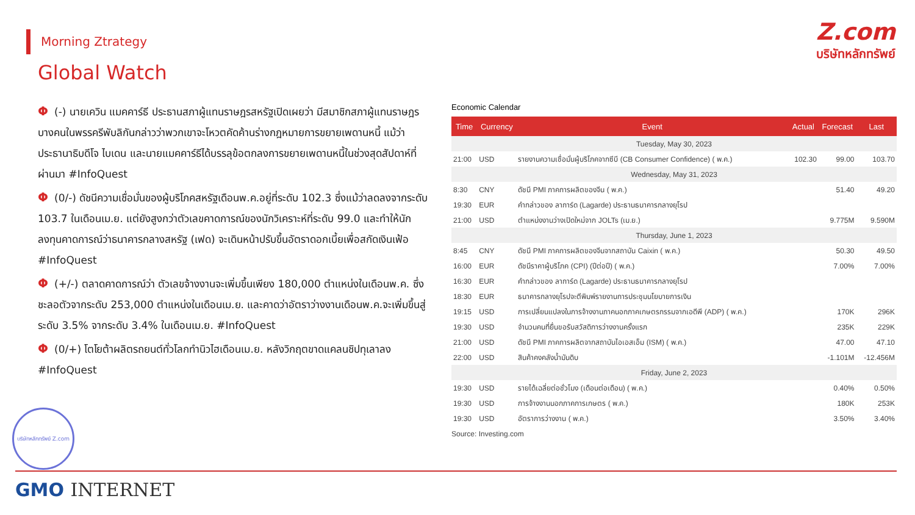Morning Ztrategy
Z.com
บริษัทหลักทรัพย์
Global Watch
Φ (-) นายเควิน แมคคาร์ธี ประธานสภาผู้แทนราษฎรสหรัฐเปิดเผยว่า มีสมาชิกสภาผู้แทนราษฎรบางคนในพรรครีพับลิกันกล่าวว่าพวกเขาจะโหวตคัดค้านร่างกฎหมายการขยายเพดานหนี้ แม้ว่าประธานาธิบดีโจ ไบเดน และนายแมคคาร์ธีได้บรรลุข้อตกลงการขยายเพดานหนี้ในช่วงสุดสัปดาห์ที่ผ่านมา #InfoQuest
Φ (0/-) ดัชนีความเชื่อมั่นของผู้บริโภคสหรัฐเดือนพ.ค.อยู่ที่ระดับ 102.3 ซึ่งแม้ว่าลดลงจากระดับ 103.7 ในเดือนเม.ย. แต่ยังสูงกว่าตัวเลขคาดการณ์ของนักวิเคราะห์ที่ระดับ 99.0 และทำให้นักลงทุนคาดการณ์ว่าธนาคารกลางสหรัฐ (เฟด) จะเดินหน้าปรับขึ้นอัตราดอกเบี้ยเพื่อสกัดเงินเฟ้อ #InfoQuest
Φ (+/-) ตลาดคาดการณ์ว่า ตัวเลขจ้างงานจะเพิ่มขึ้นเพียง 180,000 ตำแหน่งในเดือนพ.ค. ซึ่งชะลอตัวจากระดับ 253,000 ตำแหน่งในเดือนเม.ย. และคาดว่าอัตราว่างงานเดือนพ.ค.จะเพิ่มขึ้นสู่ระดับ 3.5% จากระดับ 3.4% ในเดือนเม.ย. #InfoQuest
Φ (0/+) โตโยต้าผลิตรถยนต์ทั่วโลกทำนิวไฮเดือนเม.ย. หลังวิกฤตขาดแคลนชิปทุเลาลง #InfoQuest
Economic Calendar
| Time | Currency | Event | Actual | Forecast | Last |
| --- | --- | --- | --- | --- | --- |
| Tuesday, May 30, 2023 | | | | | |
| 21:00 | USD | รายงานความเชื่อมั่นผู้บริโภคจากซีบี (CB Consumer Confidence) ( พ.ค.) | 102.30 | 99.00 | 103.70 |
| Wednesday, May 31, 2023 | | | | | |
| 8:30 | CNY | ดัชนี PMI ภาคการผลิตของจีน ( พ.ค.) | | 51.40 | 49.20 |
| 19:30 | EUR | คำกล่าวของ ลาการ์ด (Lagarde) ประธานธนาคารกลางยุโรป | | | |
| 21:00 | USD | ตำแหน่งงานว่างเปิดใหม่จาก JOLTs (เม.ย.) | | 9.775M | 9.590M |
| Thursday, June 1, 2023 | | | | | |
| 8:45 | CNY | ดัชนี PMI ภาคการผลิตของจีนจากสถาบัน Caixin ( พ.ค.) | | 50.30 | 49.50 |
| 16:00 | EUR | ดัชนีราคาผู้บริโภค (CPI) (ปีต่อปี) ( พ.ค.) | | 7.00% | 7.00% |
| 16:30 | EUR | คำกล่าวของ ลาการ์ด (Lagarde) ประธานธนาคารกลางยุโรป | | | |
| 18:30 | EUR | ธนาคารกลางยุโรปจะตีพิมพ์รายงานการประชุมนโยบายการเงิน | | | |
| 19:15 | USD | การเปลี่ยนแปลงในการจ้างงานภาคนอกภาคเกษตรกรรมจากเอดีพี (ADP) ( พ.ค.) | | 170K | 296K |
| 19:30 | USD | จำนวนคนที่ยื่นขอรับสวัสดิการว่างงานครั้งแรก | | 235K | 229K |
| 21:00 | USD | ดัชนี PMI ภาคการผลิตจากสถาบันไอเอสเอ็ม (ISM) ( พ.ค.) | | 47.00 | 47.10 |
| 22:00 | USD | สินค้าคงคลังน้ำมันดิบ | | -1.101M | -12.456M |
| Friday, June 2, 2023 | | | | | |
| 19:30 | USD | รายได้เฉลี่ยต่อชั่วโมง (เดือนต่อเดือน) ( พ.ค.) | | 0.40% | 0.50% |
| 19:30 | USD | การจ้างงานนอกภาคการเกษตร ( พ.ค.) | | 180K | 253K |
| 19:30 | USD | อัตราการว่างงาน ( พ.ค.) | | 3.50% | 3.40% |
Source: Investing.com
บริษัทหลักทรัพย์ Z.com
GMO INTERNET